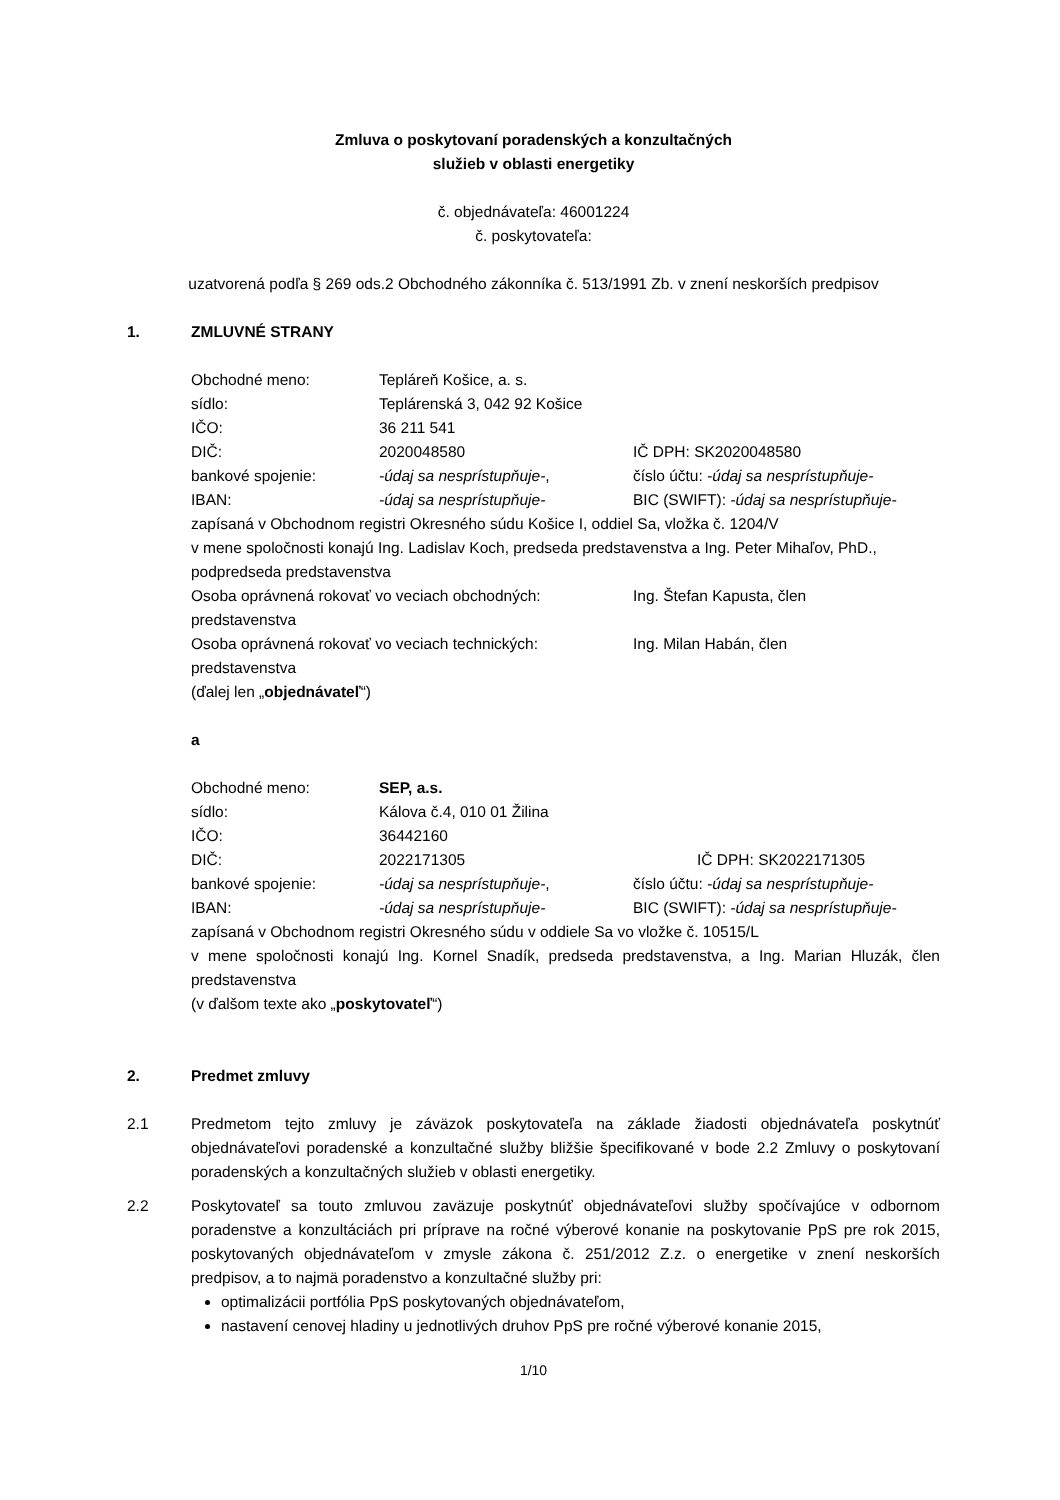Zmluva o poskytovaní poradenských a konzultačných
služieb v oblasti energetiky
č. objednávateľa: 46001224
č. poskytovateľa:
uzatvorená podľa § 269 ods.2 Obchodného zákonníka č. 513/1991 Zb. v znení neskorších predpisov
1. ZMLUVNÉ STRANY
Obchodné meno: Tepláreň Košice, a. s.
sídlo: Teplárenská 3, 042 92 Košice
IČO: 36 211 541
DIČ: 2020048580 IČ DPH: SK2020048580
bankové spojenie: -údaj sa nesprístupňuje-, číslo účtu: -údaj sa nesprístupňuje-
IBAN: -údaj sa nesprístupňuje- BIC (SWIFT): -údaj sa nesprístupňuje-
zapísaná v Obchodnom registri Okresného súdu Košice I, oddiel Sa, vložka č. 1204/V
v mene spoločnosti konajú Ing. Ladislav Koch, predseda predstavenstva a Ing. Peter Mihaľov, PhD., podpredseda predstavenstva
Osoba oprávnená rokovať vo veciach obchodných: Ing. Štefan Kapusta, člen
predstavenstva
Osoba oprávnená rokovať vo veciach technických: Ing. Milan Habán, člen
predstavenstva
(ďalej len „objednávateľ“)
a
Obchodné meno: SEP, a.s.
sídlo: Kálova č.4, 010 01 Žilina
IČO: 36442160
DIČ: 2022171305 IČ DPH: SK2022171305
bankové spojenie: -údaj sa nesprístupňuje-, číslo účtu: -údaj sa nesprístupňuje-
IBAN: -údaj sa nesprístupňuje- BIC (SWIFT): -údaj sa nesprístupňuje-
zapísaná v Obchodnom registri Okresného súdu v oddiele Sa vo vložke č. 10515/L
v mene spoločnosti konajú Ing. Kornel Snadík, predseda predstavenstva, a Ing. Marian Hluzák, člen predstavenstva
(v ďalšom texte ako „poskytovateľ“)
2. Predmet zmluvy
2.1 Predmetom tejto zmluvy je záväzok poskytovateľa na základe žiadosti objednávateľa poskytnúť objednávateľovi poradenské a konzultačné služby bližšie špecifikované v bode 2.2 Zmluvy o poskytovaní poradenských a konzultačných služieb v oblasti energetiky.
2.2 Poskytovateľ sa touto zmluvou zaväzuje poskytnúť objednávateľovi služby spočívajúce v odbornom poradenstve a konzultáciách pri príprave na ročné výberové konanie na poskytovanie PpS pre rok 2015, poskytovaných objednávateľom v zmysle zákona č. 251/2012 Z.z. o energetike v znení neskorších predpisov, a to najmä poradenstvo a konzultačné služby pri:
optimalizácii portfólia PpS poskytovaných objednávateľom,
nastavení cenovej hladiny u jednotlivých druhov PpS pre ročné výberové konanie 2015,
1/10